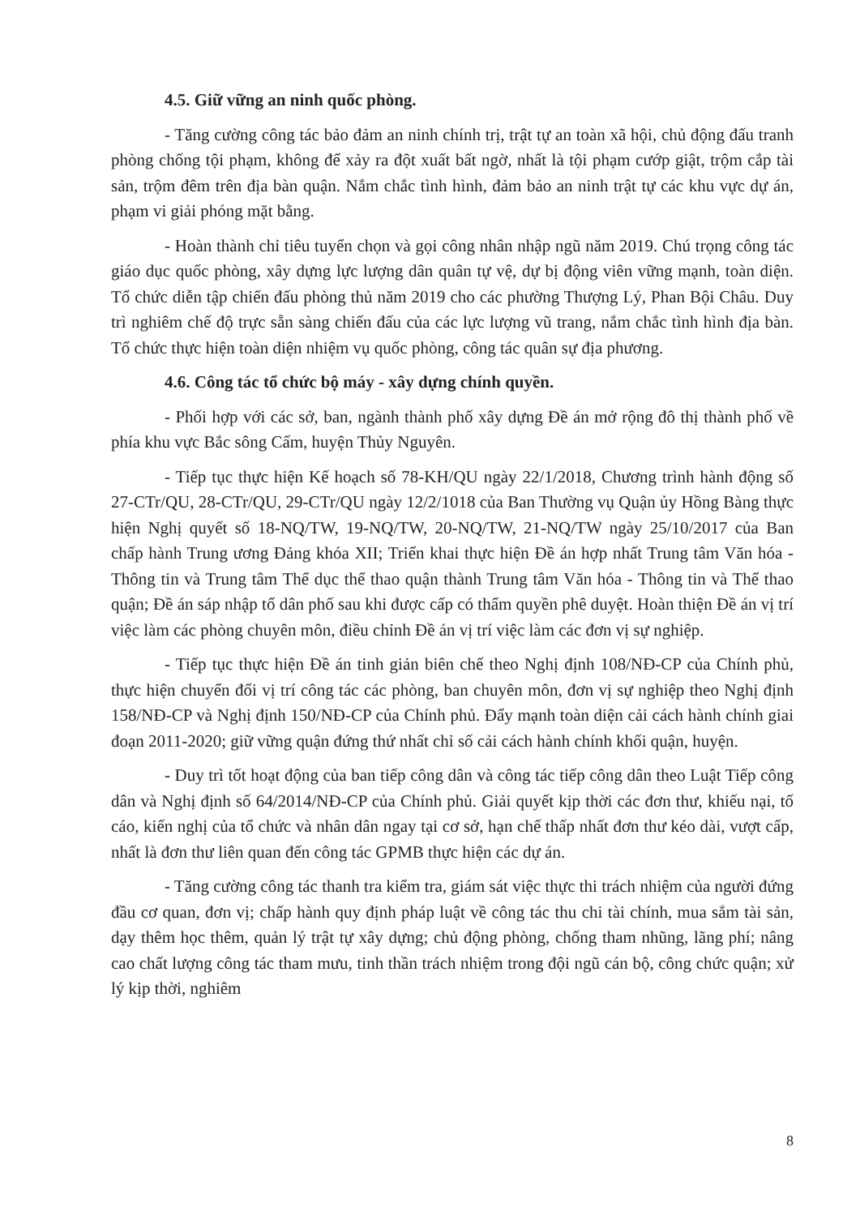4.5. Giữ vững an ninh quốc phòng.
- Tăng cường công tác bảo đảm an ninh chính trị, trật tự an toàn xã hội, chủ động đấu tranh phòng chống tội phạm, không để xảy ra đột xuất bất ngờ, nhất là tội phạm cướp giật, trộm cắp tài sản, trộm đêm trên địa bàn quận. Nắm chắc tình hình, đảm bảo an ninh trật tự các khu vực dự án, phạm vi giải phóng mặt bằng.
- Hoàn thành chỉ tiêu tuyển chọn và gọi công nhân nhập ngũ năm 2019. Chú trọng công tác giáo dục quốc phòng, xây dựng lực lượng dân quân tự vệ, dự bị động viên vững mạnh, toàn diện. Tổ chức diễn tập chiến đấu phòng thủ năm 2019 cho các phường Thượng Lý, Phan Bội Châu. Duy trì nghiêm chế độ trực sẵn sàng chiến đấu của các lực lượng vũ trang, nắm chắc tình hình địa bàn. Tổ chức thực hiện toàn diện nhiệm vụ quốc phòng, công tác quân sự địa phương.
4.6. Công tác tổ chức bộ máy - xây dựng chính quyền.
- Phối hợp với các sở, ban, ngành thành phố xây dựng Đề án mở rộng đô thị thành phố về phía khu vực Bắc sông Cấm, huyện Thủy Nguyên.
- Tiếp tục thực hiện Kế hoạch số 78-KH/QU ngày 22/1/2018, Chương trình hành động số 27-CTr/QU, 28-CTr/QU, 29-CTr/QU ngày 12/2/1018 của Ban Thường vụ Quận ủy Hồng Bàng thực hiện Nghị quyết số 18-NQ/TW, 19-NQ/TW, 20-NQ/TW, 21-NQ/TW ngày 25/10/2017 của Ban chấp hành Trung ương Đảng khóa XII; Triển khai thực hiện Đề án hợp nhất Trung tâm Văn hóa - Thông tin và Trung tâm Thể dục thể thao quận thành Trung tâm Văn hóa - Thông tin và Thể thao quận; Đề án sáp nhập tổ dân phố sau khi được cấp có thẩm quyền phê duyệt. Hoàn thiện Đề án vị trí việc làm các phòng chuyên môn, điều chỉnh Đề án vị trí việc làm các đơn vị sự nghiệp.
- Tiếp tục thực hiện Đề án tinh giản biên chế theo Nghị định 108/NĐ-CP của Chính phủ, thực hiện chuyển đổi vị trí công tác các phòng, ban chuyên môn, đơn vị sự nghiệp theo Nghị định 158/NĐ-CP và Nghị định 150/NĐ-CP của Chính phủ. Đẩy mạnh toàn diện cải cách hành chính giai đoạn 2011-2020; giữ vững quận đứng thứ nhất chỉ số cải cách hành chính khối quận, huyện.
- Duy trì tốt hoạt động của ban tiếp công dân và công tác tiếp công dân theo Luật Tiếp công dân và Nghị định số 64/2014/NĐ-CP của Chính phủ. Giải quyết kịp thời các đơn thư, khiếu nại, tố cáo, kiến nghị của tổ chức và nhân dân ngay tại cơ sở, hạn chế thấp nhất đơn thư kéo dài, vượt cấp, nhất là đơn thư liên quan đến công tác GPMB thực hiện các dự án.
- Tăng cường công tác thanh tra kiểm tra, giám sát việc thực thi trách nhiệm của người đứng đầu cơ quan, đơn vị; chấp hành quy định pháp luật về công tác thu chi tài chính, mua sắm tài sản, dạy thêm học thêm, quản lý trật tự xây dựng; chủ động phòng, chống tham nhũng, lãng phí; nâng cao chất lượng công tác tham mưu, tinh thần trách nhiệm trong đội ngũ cán bộ, công chức quận; xử lý kịp thời, nghiêm
8